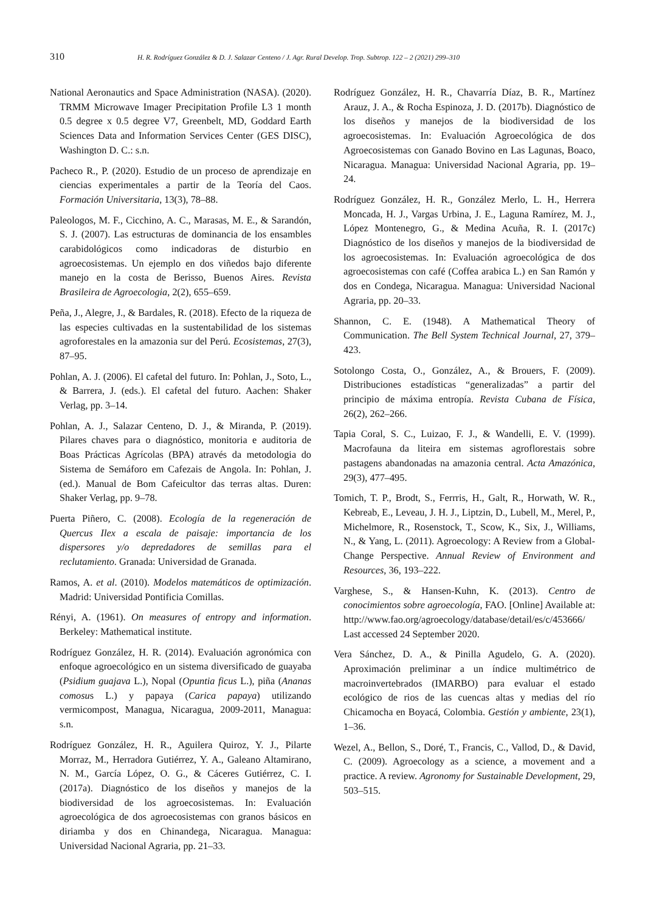310 H. R. Rodríguez González & D. J. Salazar Centeno / J. Agr. Rural Develop. Trop. Subtrop. 122 – 2 (2021) 299–310
National Aeronautics and Space Administration (NASA). (2020). TRMM Microwave Imager Precipitation Profile L3 1 month 0.5 degree x 0.5 degree V7, Greenbelt, MD, Goddard Earth Sciences Data and Information Services Center (GES DISC), Washington D. C.: s.n.
Pacheco R., P. (2020). Estudio de un proceso de aprendizaje en ciencias experimentales a partir de la Teoría del Caos. Formación Universitaria, 13(3), 78–88.
Paleologos, M. F., Cicchino, A. C., Marasas, M. E., & Sarandón, S. J. (2007). Las estructuras de dominancia de los ensambles carabidológicos como indicadoras de disturbio en agroecosistemas. Un ejemplo en dos viñedos bajo diferente manejo en la costa de Berisso, Buenos Aires. Revista Brasileira de Agroecologia, 2(2), 655–659.
Peña, J., Alegre, J., & Bardales, R. (2018). Efecto de la riqueza de las especies cultivadas en la sustentabilidad de los sistemas agroforestales en la amazonia sur del Perú. Ecosistemas, 27(3), 87–95.
Pohlan, A. J. (2006). El cafetal del futuro. In: Pohlan, J., Soto, L., & Barrera, J. (eds.). El cafetal del futuro. Aachen: Shaker Verlag, pp. 3–14.
Pohlan, A. J., Salazar Centeno, D. J., & Miranda, P. (2019). Pilares chaves para o diagnóstico, monitoria e auditoria de Boas Prácticas Agrícolas (BPA) através da metodologia do Sistema de Semáforo em Cafezais de Angola. In: Pohlan, J. (ed.). Manual de Bom Cafeicultor das terras altas. Duren: Shaker Verlag, pp. 9–78.
Puerta Piñero, C. (2008). Ecología de la regeneración de Quercus Ilex a escala de paisaje: importancia de los dispersores y/o depredadores de semillas para el reclutamiento. Granada: Universidad de Granada.
Ramos, A. et al. (2010). Modelos matemáticos de optimización. Madrid: Universidad Pontificia Comillas.
Rényi, A. (1961). On measures of entropy and information. Berkeley: Mathematical institute.
Rodríguez González, H. R. (2014). Evaluación agronómica con enfoque agroecológico en un sistema diversificado de guayaba (Psidium guajava L.), Nopal (Opuntia ficus L.), piña (Ananas comosus L.) y papaya (Carica papaya) utilizando vermicompost, Managua, Nicaragua, 2009-2011, Managua: s.n.
Rodríguez González, H. R., Aguilera Quiroz, Y. J., Pilarte Morraz, M., Herradora Gutiérrez, Y. A., Galeano Altamirano, N. M., García López, O. G., & Cáceres Gutiérrez, C. I. (2017a). Diagnóstico de los diseños y manejos de la biodiversidad de los agroecosistemas. In: Evaluación agroecológica de dos agroecosistemas con granos básicos en diriamba y dos en Chinandega, Nicaragua. Managua: Universidad Nacional Agraria, pp. 21–33.
Rodríguez González, H. R., Chavarría Díaz, B. R., Martínez Arauz, J. A., & Rocha Espinoza, J. D. (2017b). Diagnóstico de los diseños y manejos de la biodiversidad de los agroecosistemas. In: Evaluación Agroecológica de dos Agroecosistemas con Ganado Bovino en Las Lagunas, Boaco, Nicaragua. Managua: Universidad Nacional Agraria, pp. 19–24.
Rodríguez González, H. R., González Merlo, L. H., Herrera Moncada, H. J., Vargas Urbina, J. E., Laguna Ramírez, M. J., López Montenegro, G., & Medina Acuña, R. I. (2017c) Diagnóstico de los diseños y manejos de la biodiversidad de los agroecosistemas. In: Evaluación agroecológica de dos agroecosistemas con café (Coffea arabica L.) en San Ramón y dos en Condega, Nicaragua. Managua: Universidad Nacional Agraria, pp. 20–33.
Shannon, C. E. (1948). A Mathematical Theory of Communication. The Bell System Technical Journal, 27, 379–423.
Sotolongo Costa, O., González, A., & Brouers, F. (2009). Distribuciones estadísticas “generalizadas” a partir del principio de máxima entropía. Revista Cubana de Física, 26(2), 262–266.
Tapia Coral, S. C., Luizao, F. J., & Wandelli, E. V. (1999). Macrofauna da liteira em sistemas agroflorestais sobre pastagens abandonadas na amazonia central. Acta Amazónica, 29(3), 477–495.
Tomich, T. P., Brodt, S., Ferrris, H., Galt, R., Horwath, W. R., Kebreab, E., Leveau, J. H. J., Liptzin, D., Lubell, M., Merel, P., Michelmore, R., Rosenstock, T., Scow, K., Six, J., Williams, N., & Yang, L. (2011). Agroecology: A Review from a Global-Change Perspective. Annual Review of Environment and Resources, 36, 193–222.
Varghese, S., & Hansen-Kuhn, K. (2013). Centro de conocimientos sobre agroecología, FAO. [Online] Available at: http://www.fao.org/agroecology/database/detail/es/c/453666/ Last accessed 24 September 2020.
Vera Sánchez, D. A., & Pinilla Agudelo, G. A. (2020). Aproximación preliminar a un índice multimétrico de macroinvertebrados (IMARBO) para evaluar el estado ecológico de rios de las cuencas altas y medias del río Chicamocha en Boyacá, Colombia. Gestión y ambiente, 23(1), 1–36.
Wezel, A., Bellon, S., Doré, T., Francis, C., Vallod, D., & David, C. (2009). Agroecology as a science, a movement and a practice. A review. Agronomy for Sustainable Development, 29, 503–515.